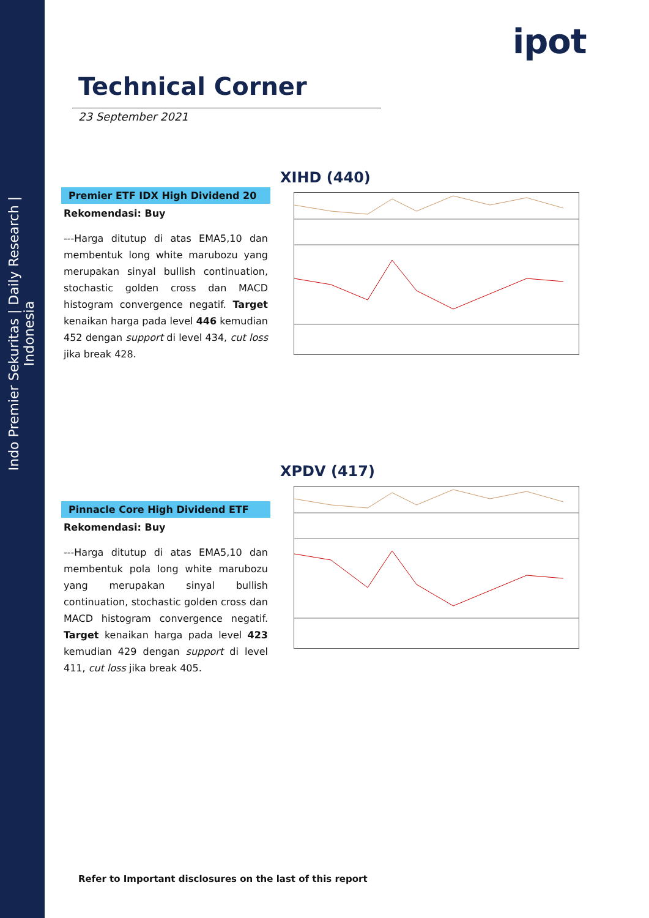Indo Premier Sekuritas | Daily Research | Indonesia
ipot
Technical Corner
23 September 2021
XIHD (440)
Premier ETF IDX High Dividend 20
Rekomendasi: Buy
---Harga ditutup di atas EMA5,10 dan membentuk long white marubozu yang merupakan sinyal bullish continuation, stochastic golden cross dan MACD histogram convergence negatif. Target kenaikan harga pada level 446 kemudian 452 dengan support di level 434, cut loss jika break 428.
XPDV (417)
Pinnacle Core High Dividend ETF
Rekomendasi: Buy
---Harga ditutup di atas EMA5,10 dan membentuk pola long white marubozu yang merupakan sinyal bullish continuation, stochastic golden cross dan MACD histogram convergence negatif. Target kenaikan harga pada level 423 kemudian 429 dengan support di level 411, cut loss jika break 405.
Refer to Important disclosures on the last of this report